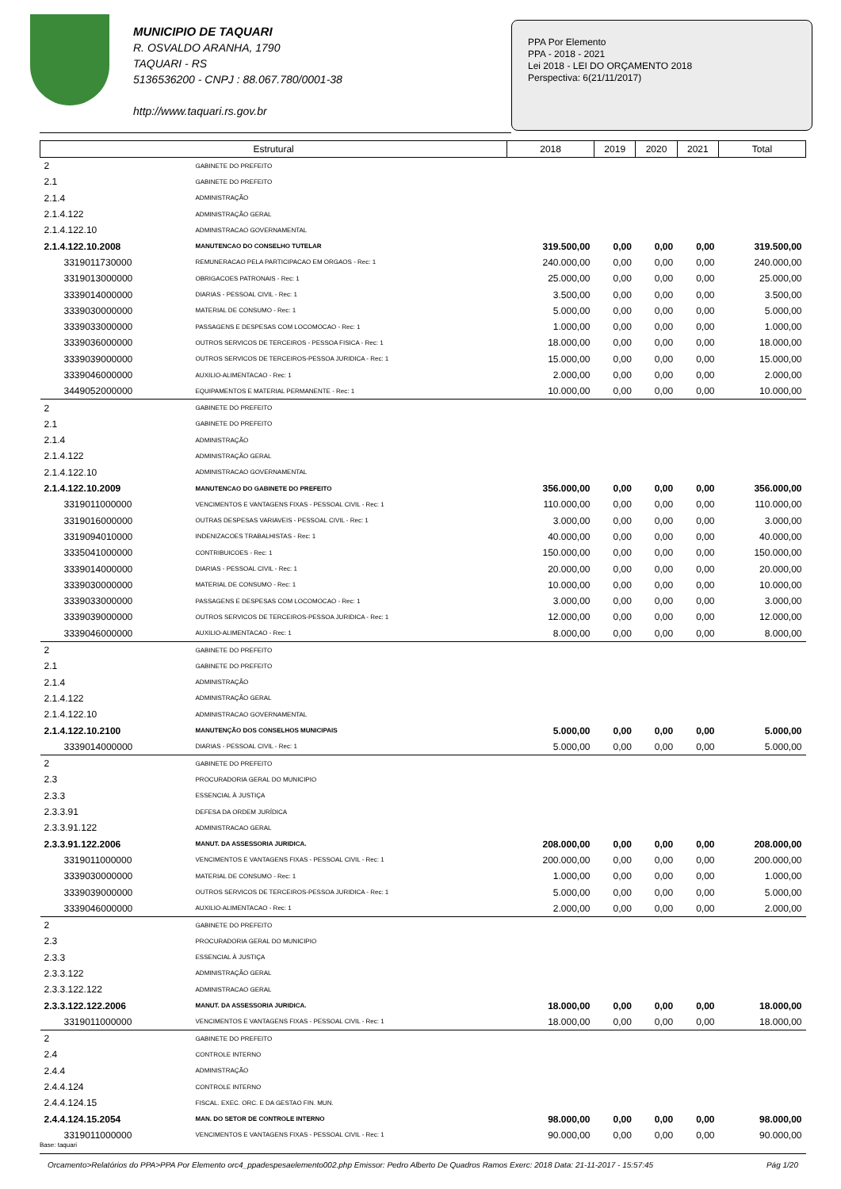MUNICIPIO DE TAQUARI
R. OSVALDO ARANHA, 1790
TAQUARI - RS
5136536200 - CNPJ : 88.067.780/0001-38
http://www.taquari.rs.gov.br
PPA Por Elemento
PPA - 2018 - 2021
Lei 2018 - LEI DO ORÇAMENTO 2018
Perspectiva: 6(21/11/2017)
| Estrutural | | 2018 | 2019 | 2020 | 2021 | Total |
| --- | --- | --- | --- | --- | --- | --- |
| 2 | GABINETE DO PREFEITO | | | | | |
| 2.1 | GABINETE DO PREFEITO | | | | | |
| 2.1.4 | ADMINISTRAÇÃO | | | | | |
| 2.1.4.122 | ADMINISTRAÇÃO GERAL | | | | | |
| 2.1.4.122.10 | ADMINISTRACAO GOVERNAMENTAL | | | | | |
| 2.1.4.122.10.2008 | MANUTENCAO DO CONSELHO TUTELAR | 319.500,00 | 0,00 | 0,00 | 0,00 | 319.500,00 |
| 3319011730000 | REMUNERACAO PELA PARTICIPACAO EM ORGAOS - Rec: 1 | 240.000,00 | 0,00 | 0,00 | 0,00 | 240.000,00 |
| 3319013000000 | OBRIGACOES PATRONAIS - Rec: 1 | 25.000,00 | 0,00 | 0,00 | 0,00 | 25.000,00 |
| 3339014000000 | DIARIAS - PESSOAL CIVIL - Rec: 1 | 3.500,00 | 0,00 | 0,00 | 0,00 | 3.500,00 |
| 3339030000000 | MATERIAL DE CONSUMO - Rec: 1 | 5.000,00 | 0,00 | 0,00 | 0,00 | 5.000,00 |
| 3339033000000 | PASSAGENS E DESPESAS COM LOCOMOCAO - Rec: 1 | 1.000,00 | 0,00 | 0,00 | 0,00 | 1.000,00 |
| 3339036000000 | OUTROS SERVICOS DE TERCEIROS - PESSOA FISICA - Rec: 1 | 18.000,00 | 0,00 | 0,00 | 0,00 | 18.000,00 |
| 3339039000000 | OUTROS SERVICOS DE TERCEIROS-PESSOA JURIDICA - Rec: 1 | 15.000,00 | 0,00 | 0,00 | 0,00 | 15.000,00 |
| 3339046000000 | AUXILIO-ALIMENTACAO - Rec: 1 | 2.000,00 | 0,00 | 0,00 | 0,00 | 2.000,00 |
| 3449052000000 | EQUIPAMENTOS E MATERIAL PERMANENTE - Rec: 1 | 10.000,00 | 0,00 | 0,00 | 0,00 | 10.000,00 |
| 2 | GABINETE DO PREFEITO | | | | | |
| 2.1 | GABINETE DO PREFEITO | | | | | |
| 2.1.4 | ADMINISTRAÇÃO | | | | | |
| 2.1.4.122 | ADMINISTRAÇÃO GERAL | | | | | |
| 2.1.4.122.10 | ADMINISTRACAO GOVERNAMENTAL | | | | | |
| 2.1.4.122.10.2009 | MANUTENCAO DO GABINETE DO PREFEITO | 356.000,00 | 0,00 | 0,00 | 0,00 | 356.000,00 |
| 3319011000000 | VENCIMENTOS E VANTAGENS FIXAS - PESSOAL CIVIL - Rec: 1 | 110.000,00 | 0,00 | 0,00 | 0,00 | 110.000,00 |
| 3319016000000 | OUTRAS DESPESAS VARIAVEIS - PESSOAL CIVIL - Rec: 1 | 3.000,00 | 0,00 | 0,00 | 0,00 | 3.000,00 |
| 3319094010000 | INDENIZACOES TRABALHISTAS - Rec: 1 | 40.000,00 | 0,00 | 0,00 | 0,00 | 40.000,00 |
| 3335041000000 | CONTRIBUICOES - Rec: 1 | 150.000,00 | 0,00 | 0,00 | 0,00 | 150.000,00 |
| 3339014000000 | DIARIAS - PESSOAL CIVIL - Rec: 1 | 20.000,00 | 0,00 | 0,00 | 0,00 | 20.000,00 |
| 3339030000000 | MATERIAL DE CONSUMO - Rec: 1 | 10.000,00 | 0,00 | 0,00 | 0,00 | 10.000,00 |
| 3339033000000 | PASSAGENS E DESPESAS COM LOCOMOCAO - Rec: 1 | 3.000,00 | 0,00 | 0,00 | 0,00 | 3.000,00 |
| 3339039000000 | OUTROS SERVICOS DE TERCEIROS-PESSOA JURIDICA - Rec: 1 | 12.000,00 | 0,00 | 0,00 | 0,00 | 12.000,00 |
| 3339046000000 | AUXILIO-ALIMENTACAO - Rec: 1 | 8.000,00 | 0,00 | 0,00 | 0,00 | 8.000,00 |
| 2 | GABINETE DO PREFEITO | | | | | |
| 2.1 | GABINETE DO PREFEITO | | | | | |
| 2.1.4 | ADMINISTRAÇÃO | | | | | |
| 2.1.4.122 | ADMINISTRAÇÃO GERAL | | | | | |
| 2.1.4.122.10 | ADMINISTRACAO GOVERNAMENTAL | | | | | |
| 2.1.4.122.10.2100 | MANUTENÇÃO DOS CONSELHOS MUNICIPAIS | 5.000,00 | 0,00 | 0,00 | 0,00 | 5.000,00 |
| 3339014000000 | DIARIAS - PESSOAL CIVIL - Rec: 1 | 5.000,00 | 0,00 | 0,00 | 0,00 | 5.000,00 |
| 2 | GABINETE DO PREFEITO | | | | | |
| 2.3 | PROCURADORIA GERAL DO MUNICIPIO | | | | | |
| 2.3.3 | ESSENCIAL À JUSTIÇA | | | | | |
| 2.3.3.91 | DEFESA DA ORDEM JURÍDICA | | | | | |
| 2.3.3.91.122 | ADMINISTRACAO GERAL | | | | | |
| 2.3.3.91.122.2006 | MANUT. DA ASSESSORIA JURIDICA. | 208.000,00 | 0,00 | 0,00 | 0,00 | 208.000,00 |
| 3319011000000 | VENCIMENTOS E VANTAGENS FIXAS - PESSOAL CIVIL - Rec: 1 | 200.000,00 | 0,00 | 0,00 | 0,00 | 200.000,00 |
| 3339030000000 | MATERIAL DE CONSUMO - Rec: 1 | 1.000,00 | 0,00 | 0,00 | 0,00 | 1.000,00 |
| 3339039000000 | OUTROS SERVICOS DE TERCEIROS-PESSOA JURIDICA - Rec: 1 | 5.000,00 | 0,00 | 0,00 | 0,00 | 5.000,00 |
| 3339046000000 | AUXILIO-ALIMENTACAO - Rec: 1 | 2.000,00 | 0,00 | 0,00 | 0,00 | 2.000,00 |
| 2 | GABINETE DO PREFEITO | | | | | |
| 2.3 | PROCURADORIA GERAL DO MUNICIPIO | | | | | |
| 2.3.3 | ESSENCIAL À JUSTIÇA | | | | | |
| 2.3.3.122 | ADMINISTRAÇÃO GERAL | | | | | |
| 2.3.3.122.122 | ADMINISTRACAO GERAL | | | | | |
| 2.3.3.122.122.2006 | MANUT. DA ASSESSORIA JURIDICA. | 18.000,00 | 0,00 | 0,00 | 0,00 | 18.000,00 |
| 3319011000000 | VENCIMENTOS E VANTAGENS FIXAS - PESSOAL CIVIL - Rec: 1 | 18.000,00 | 0,00 | 0,00 | 0,00 | 18.000,00 |
| 2 | GABINETE DO PREFEITO | | | | | |
| 2.4 | CONTROLE INTERNO | | | | | |
| 2.4.4 | ADMINISTRAÇÃO | | | | | |
| 2.4.4.124 | CONTROLE INTERNO | | | | | |
| 2.4.4.124.15 | FISCAL. EXEC. ORC. E DA GESTAO FIN. MUN. | | | | | |
| 2.4.4.124.15.2054 | MAN. DO SETOR DE CONTROLE INTERNO | 98.000,00 | 0,00 | 0,00 | 0,00 | 98.000,00 |
| 3319011000000 | VENCIMENTOS E VANTAGENS FIXAS - PESSOAL CIVIL - Rec: 1 | 90.000,00 | 0,00 | 0,00 | 0,00 | 90.000,00 |
Base: taquari
Orcamento>Relatórios do PPA>PPA Por Elemento orc4_ppadespesaelemento002.php Emissor: Pedro Alberto De Quadros Ramos Exerc: 2018 Data: 21-11-2017 - 15:57:45 Pág 1/20